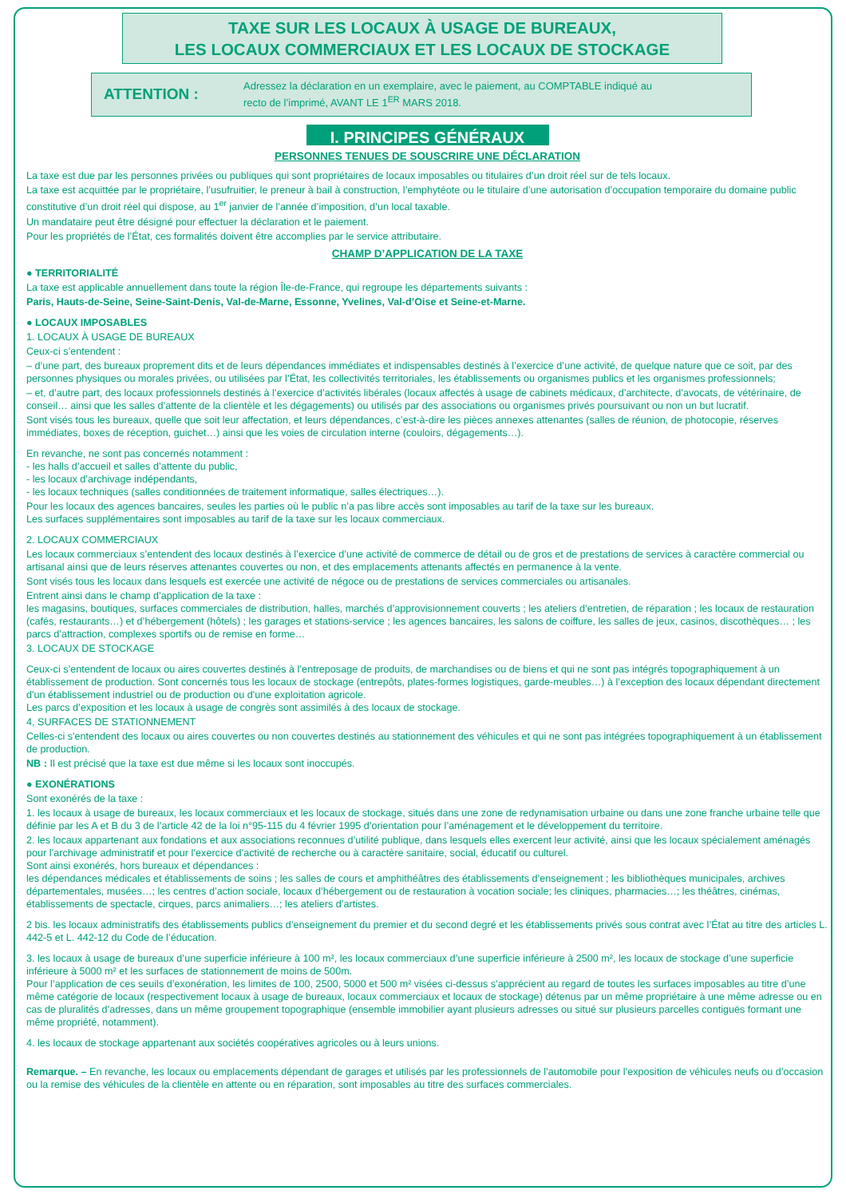TAXE SUR LES LOCAUX À USAGE DE BUREAUX,
LES LOCAUX COMMERCIAUX ET LES LOCAUX DE STOCKAGE
ATTENTION :
Adressez la déclaration en un exemplaire, avec le paiement, au COMPTABLE indiqué au
recto de l’imprimé, AVANT LE 1<sup>ER</sup> MARS 2018.
I. PRINCIPES GÉNÉRAUX
PERSONNES TENUES DE SOUSCRIRE UNE DÉCLARATION
La taxe est due par les personnes privées ou publiques qui sont propriétaires de locaux imposables ou titulaires d’un droit réel sur de tels locaux.
La taxe est acquittée par le propriétaire, l’usufruitier, le preneur à bail à construction, l’emphytéote ou le titulaire d’une autorisation d’occupation temporaire du domaine public constitutive d’un droit réel qui dispose, au 1<sup>er</sup> janvier de l’année d’imposition, d’un local taxable.
Un mandataire peut être désigné pour effectuer la déclaration et le paiement.
Pour les propriétés de l’État, ces formalités doivent être accomplies par le service attributaire.
CHAMP D’APPLICATION DE LA TAXE
● TERRITORIALITÉ
La taxe est applicable annuellement dans toute la région Île-de-France, qui regroupe les départements suivants :
Paris, Hauts-de-Seine, Seine-Saint-Denis, Val-de-Marne, Essonne, Yvelines, Val-d’Oise et Seine-et-Marne.
● LOCAUX IMPOSABLES
1. LOCAUX À USAGE DE BUREAUX
Ceux-ci s’entendent :
– d’une part, des bureaux proprement dits et de leurs dépendances immédiates et indispensables destinés à l’exercice d’une activité, de quelque nature que ce soit, par des personnes physiques ou morales privées, ou utilisées par l’État, les collectivités territoriales, les établissements ou organismes publics et les organismes professionnels;
– et, d’autre part, des locaux professionnels destinés à l’exercice d’activités libérales (locaux affectés à usage de cabinets médicaux, d’architecte, d’avocats, de vétérinaire, de conseil… ainsi que les salles d’attente de la clientèle et les dégagements) ou utilisés par des associations ou organismes privés poursuivant ou non un but lucratif.
Sont visés tous les bureaux, quelle que soit leur affectation, et leurs dépendances, c’est-à-dire les pièces annexes attenantes (salles de réunion, de photocopie, réserves immédiates, boxes de réception, guichet…) ainsi que les voies de circulation interne (couloirs, dégagements…).
En revanche, ne sont pas concernés notamment :
- les halls d’accueil et salles d’attente du public,
- les locaux d’archivage indépendants,
- les locaux techniques (salles conditionnées de traitement informatique, salles électriques…).
Pour les locaux des agences bancaires, seules les parties où le public n’a pas libre accès sont imposables au tarif de la taxe sur les bureaux.
Les surfaces supplémentaires sont imposables au tarif de la taxe sur les locaux commerciaux.
2. LOCAUX COMMERCIAUX
Les locaux commerciaux s’entendent des locaux destinés à l’exercice d’une activité de commerce de détail ou de gros et de prestations de services à caractère commercial ou artisanal ainsi que de leurs réserves attenantes couvertes ou non, et des emplacements attenants affectés en permanence à la vente.
Sont visés tous les locaux dans lesquels est exercée une activité de négoce ou de prestations de services commerciales ou artisanales.
Entrent ainsi dans le champ d’application de la taxe :
les magasins, boutiques, surfaces commerciales de distribution, halles, marchés d’approvisionnement couverts ; les ateliers d’entretien, de réparation ; les locaux de restauration (cafés, restaurants…) et d’hébergement (hôtels) ; les garages et stations-service ; les agences bancaires, les salons de coiffure, les salles de jeux, casinos, discothèques… ; les parcs d’attraction, complexes sportifs ou de remise en forme…
3. LOCAUX DE STOCKAGE
Ceux-ci s’entendent de locaux ou aires couvertes destinés à l’entreposage de produits, de marchandises ou de biens et qui ne sont pas intégrés topographiquement à un établissement de production. Sont concernés tous les locaux de stockage (entrepôts, plates-formes logistiques, garde-meubles…) à l’exception des locaux dépendant directement d'un établissement industriel ou de production ou d'une exploitation agricole.
Les parcs d’exposition et les locaux à usage de congrès sont assimilés à des locaux de stockage.
4, SURFACES DE STATIONNEMENT
Celles-ci s'entendent des locaux ou aires couvertes ou non couvertes destinés au stationnement des véhicules et qui ne sont pas intégrées topographiquement à un établissement de production.
NB : Il est précisé que la taxe est due même si les locaux sont inoccupés.
● EXONÉRATIONS
Sont exonérés de la taxe :
1. les locaux à usage de bureaux, les locaux commerciaux et les locaux de stockage, situés dans une zone de redynamisation urbaine ou dans une zone franche urbaine telle que définie par les A et B du 3 de l’article 42 de la loi n°95-115 du 4 février 1995 d’orientation pour l’aménagement et le développement du territoire.
2. les locaux appartenant aux fondations et aux associations reconnues d’utilité publique, dans lesquels elles exercent leur activité, ainsi que les locaux spécialement aménagés pour l’archivage administratif et pour l’exercice d’activité de recherche ou à caractère sanitaire, social, éducatif ou culturel.
Sont ainsi exonérés, hors bureaux et dépendances :
les dépendances médicales et établissements de soins ; les salles de cours et amphithéâtres des établissements d’enseignement ; les bibliothèques municipales, archives départementales, musées…; les centres d’action sociale, locaux d’hébergement ou de restauration à vocation sociale; les cliniques, pharmacies…; les théâtres, cinémas, établissements de spectacle, cirques, parcs animaliers…; les ateliers d’artistes.
2 bis. les locaux administratifs des établissements publics d’enseignement du premier et du second degré et les établissements privés sous contrat avec l’État au titre des articles L. 442-5 et L. 442-12 du Code de l’éducation.
3. les locaux à usage de bureaux d’une superficie inférieure à 100 m², les locaux commerciaux d’une superficie inférieure à 2500 m², les locaux de stockage d’une superficie inférieure à 5000 m² et les surfaces de stationnement de moins de 500m.
Pour l’application de ces seuils d’exonération, les limites de 100, 2500, 5000 et 500 m² visées ci-dessus s’apprécient au regard de toutes les surfaces imposables au titre d’une même catégorie de locaux (respectivement locaux à usage de bureaux, locaux commerciaux et locaux de stockage) détenus par un même propriétaire à une même adresse ou en cas de pluralités d’adresses, dans un même groupement topographique (ensemble immobilier ayant plusieurs adresses ou situé sur plusieurs parcelles contiguës formant une même propriété, notamment).
4. les locaux de stockage appartenant aux sociétés coopératives agricoles ou à leurs unions.
Remarque. – En revanche, les locaux ou emplacements dépendant de garages et utilisés par les professionnels de l’automobile pour l’exposition de véhicules neufs ou d’occasion ou la remise des véhicules de la clientèle en attente ou en réparation, sont imposables au titre des surfaces commerciales.